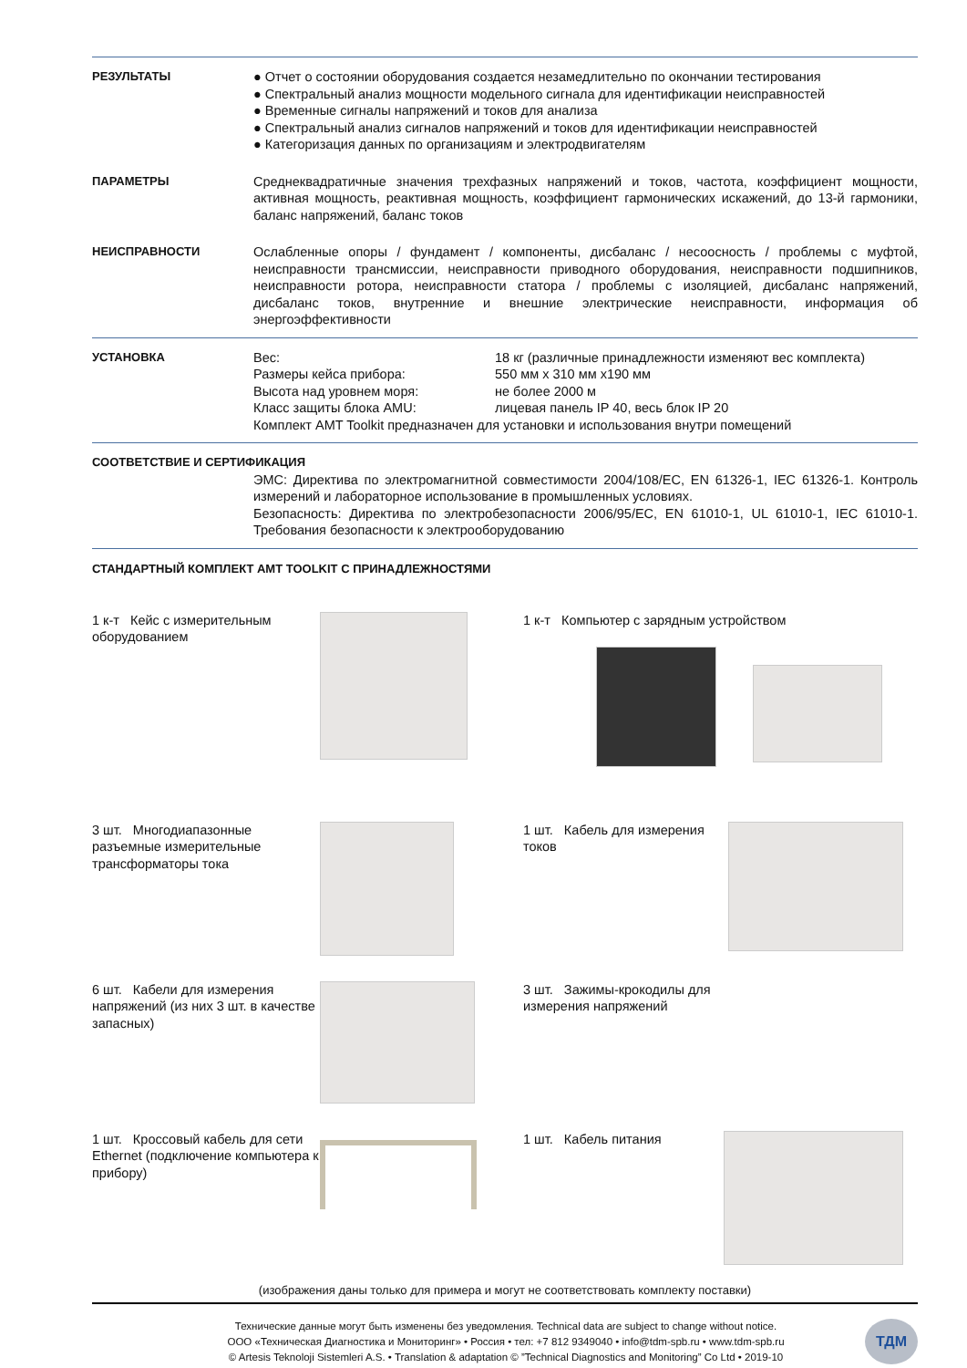РЕЗУЛЬТАТЫ ● Отчет о состоянии оборудования создается незамедлительно по окончании тестирования
● Спектральный анализ мощности модельного сигнала для идентификации неисправностей
● Временные сигналы напряжений и токов для анализа
● Спектральный анализ сигналов напряжений и токов для идентификации неисправностей
● Категоризация данных по организациям и электродвигателям
ПАРАМЕТРЫ Среднеквадратичные значения трехфазных напряжений и токов, частота, коэффициент мощности, активная мощность, реактивная мощность, коэффициент гармонических искажений, до 13-й гармоники, баланс напряжений, баланс токов
НЕИСПРАВНОСТИ Ослабленные опоры / фундамент / компоненты, дисбаланс / несоосность / проблемы с муфтой, неисправности трансмиссии, неисправности приводного оборудования, неисправности подшипников, неисправности ротора, неисправности статора / проблемы с изоляцией, дисбаланс напряжений, дисбаланс токов, внутренние и внешние электрические неисправности, информация об энергоэффективности
УСТАНОВКА Вес: 18 кг (различные принадлежности изменяют вес комплекта) Размеры кейса прибора: 550 мм x 310 мм x190 мм Высота над уровнем моря: не более 2000 м Класс защиты блока AMU: лицевая панель IP 40, весь блок IP 20
Комплект AMT Toolkit предназначен для установки и использования внутри помещений
СООТВЕТСТВИЕ И СЕРТИФИКАЦИЯ
ЭМС: Директива по электромагнитной совместимости 2004/108/EC, EN 61326-1, IEC 61326-1. Контроль измерений и лабораторное использование в промышленных условиях.
Безопасность: Директива по электробезопасности 2006/95/EC, EN 61010-1, UL 61010-1, IEC 61010-1. Требования безопасности к электрооборудованию
СТАНДАРТНЫЙ КОМПЛЕКТ AMT TOOLKIT С ПРИНАДЛЕЖНОСТЯМИ
1 к-т Кейс с измерительным оборудованием
1 к-т Компьютер с зарядным устройством
3 шт. Многодиапазонные разъемные измерительные трансформаторы тока
1 шт. Кабель для измерения токов
6 шт. Кабели для измерения напряжений (из них 3 шт. в качестве запасных)
3 шт. Зажимы-крокодилы для измерения напряжений
1 шт. Кроссовый кабель для сети Ethernet (подключение компьютера к прибору)
1 шт. Кабель питания
(изображения даны только для примера и могут не соответствовать комплекту поставки)
Технические данные могут быть изменены без уведомления. Technical data are subject to change without notice.
ООО «Техническая Диагностика и Мониторинг» • Россия • тел: +7 812 9349040 • info@tdm-spb.ru • www.tdm-spb.ru
© Artesis Teknoloji Sistemleri A.S. • Translation & adaptation © ”Technical Diagnostics and Monitoring” Co Ltd • 2019-10
ТДМ